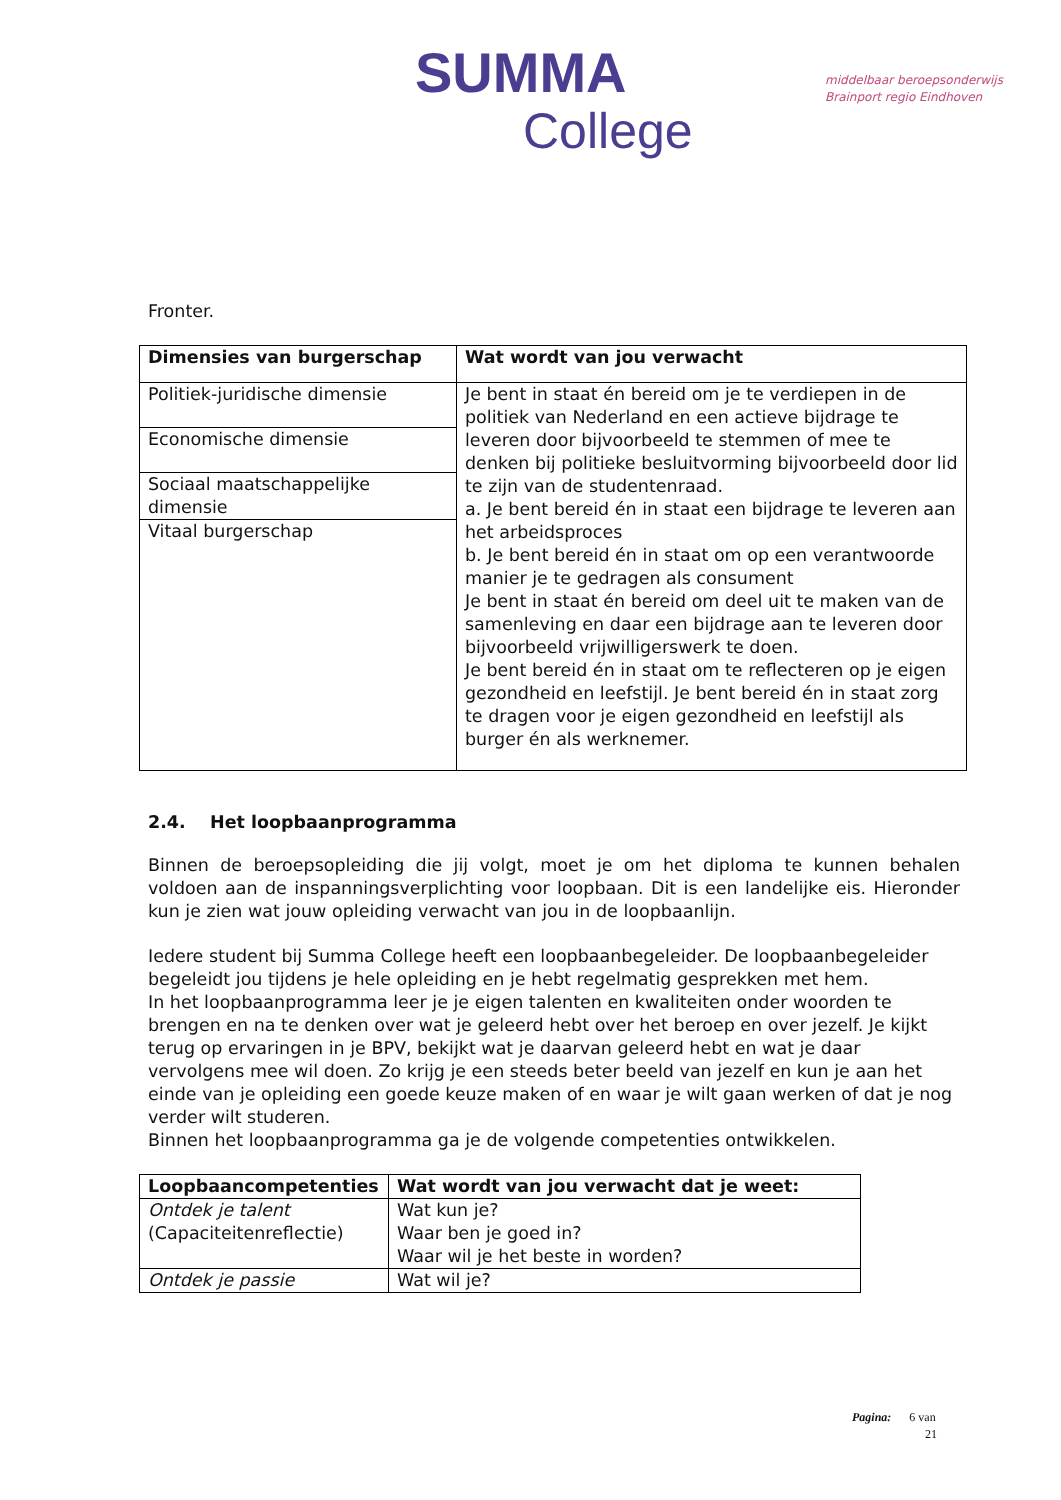SUMMA
College
middelbaar beroepsonderwijs
Brainport regio Eindhoven
Fronter.
| Dimensies van burgerschap | Wat wordt van jou verwacht |
| --- | --- |
| Politiek-juridische dimensie | Je bent in staat én bereid om je te verdiepen in de politiek van Nederland en een actieve bijdrage te leveren door bijvoorbeeld te stemmen of mee te denken bij politieke besluitvorming bijvoorbeeld door lid te zijn van de studentenraad. a. Je bent bereid én in staat een bijdrage te leveren aan het arbeidsproces b. Je bent bereid én in staat om op een verantwoorde manier je te gedragen als consument Je bent in staat én bereid om deel uit te maken van de samenleving en daar een bijdrage aan te leveren door bijvoorbeeld vrijwilligerswerk te doen. Je bent bereid én in staat om te reflecteren op je eigen gezondheid en leefstijl. Je bent bereid én in staat zorg te dragen voor je eigen gezondheid en leefstijl als burger én als werknemer. |
| Economische dimensie | |
| Sociaal maatschappelijke dimensie | |
| Vitaal burgerschap | |
2.4. Het loopbaanprogramma
Binnen de beroepsopleiding die jij volgt, moet je om het diploma te kunnen behalen voldoen aan de inspanningsverplichting voor loopbaan. Dit is een landelijke eis. Hieronder kun je zien wat jouw opleiding verwacht van jou in de loopbaanlijn.
Iedere student bij Summa College heeft een loopbaanbegeleider. De loopbaanbegeleider begeleidt jou tijdens je hele opleiding en je hebt regelmatig gesprekken met hem.
In het loopbaanprogramma leer je je eigen talenten en kwaliteiten onder woorden te brengen en na te denken over wat je geleerd hebt over het beroep en over jezelf. Je kijkt terug op ervaringen in je BPV, bekijkt wat je daarvan geleerd hebt en wat je daar vervolgens mee wil doen. Zo krijg je een steeds beter beeld van jezelf en kun je aan het einde van je opleiding een goede keuze maken of en waar je wilt gaan werken of dat je nog verder wilt studeren.
Binnen het loopbaanprogramma ga je de volgende competenties ontwikkelen.
| Loopbaancompetenties | Wat wordt van jou verwacht dat je weet: |
| --- | --- |
| Ontdek je talent (Capaciteitenreflectie) | Wat kun je? Waar ben je goed in? Waar wil je het beste in worden? |
| Ontdek je passie | Wat wil je? |
Pagina: 6 van
21